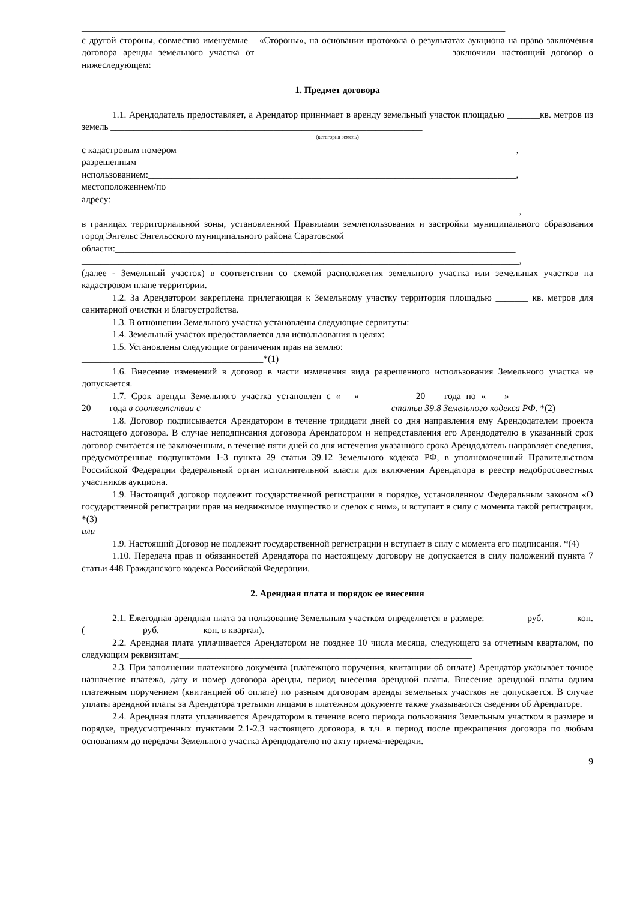___________________________________________________________________________________________
с другой стороны, совместно именуемые – «Стороны», на основании протокола о результатах аукциона на право заключения договора аренды земельного участка от ________________________________________ заключили настоящий договор о нижеследующем:
1. Предмет договора
1.1. Арендодатель предоставляет, а Арендатор принимает в аренду земельный участок площадью _______кв. метров из земель ___________________________________________________________________
(категория земель)
с кадастровым номером_________________________________________________________________________,
разрешенным
использованием:_______________________________________________________________________________,
местоположением/по
адресу:_______________________________________________________________________________________
______________________________________________________________________________________________,
в границах территориальной зоны, установленной Правилами землепользования и застройки муниципального образования город Энгельс Энгельсского муниципального района Саратовской
области:______________________________________________________________________________________
______________________________________________________________________________________________,
(далее - Земельный участок) в соответствии со схемой расположения земельного участка или земельных участков на кадастровом плане территории.
1.2. За Арендатором закреплена прилегающая к Земельному участку территория площадью _______ кв. метров для санитарной очистки и благоустройства.
1.3. В отношении Земельного участка установлены следующие сервитуты: ____________________________
1.4. Земельный участок предоставляется для использования в целях: __________________________________
1.5. Установлены следующие ограничения прав на землю:
_______________________________________*(1)
1.6. Внесение изменений в договор в части изменения вида разрешенного использования Земельного участка не допускается.
1.7. Срок аренды Земельного участка установлен с «___» __________ 20___ года по «____» _________________ 20____года в соответствии с ________________________________________ статьи 39.8 Земельного кодекса РФ. *(2)
1.8. Договор подписывается Арендатором в течение тридцати дней со дня направления ему Арендодателем проекта настоящего договора. В случае неподписания договора Арендатором и непредставления его Арендодателю в указанный срок договор считается не заключенным, в течение пяти дней со дня истечения указанного срока Арендодатель направляет сведения, предусмотренные подпунктами 1-3 пункта 29 статьи 39.12 Земельного кодекса РФ, в уполномоченный Правительством Российской Федерации федеральный орган исполнительной власти для включения Арендатора в реестр недобросовестных участников аукциона.
1.9. Настоящий договор подлежит государственной регистрации в порядке, установленном Федеральным законом «О государственной регистрации прав на недвижимое имущество и сделок с ним», и вступает в силу с момента такой регистрации. *(3)
или
1.9. Настоящий Договор не подлежит государственной регистрации и вступает в силу с момента его подписания. *(4)
1.10. Передача прав и обязанностей Арендатора по настоящему договору не допускается в силу положений пункта 7 статьи 448 Гражданского кодекса Российской Федерации.
2. Арендная плата и порядок ее внесения
2.1. Ежегодная арендная плата за пользование Земельным участком определяется в размере: ________ руб. ______ коп. (____________ руб. _________коп. в квартал).
2.2. Арендная плата уплачивается Арендатором не позднее 10 числа месяца, следующего за отчетным кварталом, по следующим реквизитам:_______________________________________________________________
2.3. При заполнении платежного документа (платежного поручения, квитанции об оплате) Арендатор указывает точное назначение платежа, дату и номер договора аренды, период внесения арендной платы. Внесение арендной платы одним платежным поручением (квитанцией об оплате) по разным договорам аренды земельных участков не допускается. В случае уплаты арендной платы за Арендатора третьими лицами в платежном документе также указываются сведения об Арендаторе.
2.4. Арендная плата уплачивается Арендатором в течение всего периода пользования Земельным участком в размере и порядке, предусмотренных пунктами 2.1-2.3 настоящего договора, в т.ч. в период после прекращения договора по любым основаниям до передачи Земельного участка Арендодателю по акту приема-передачи.
9